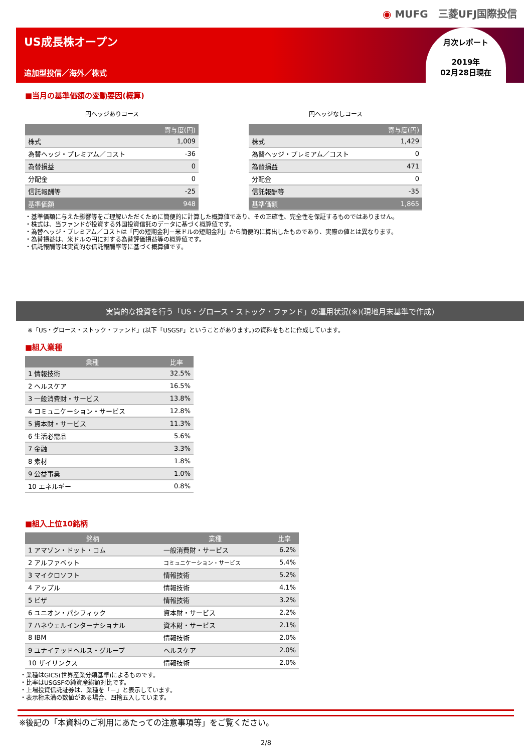◉ MUFG　三菱UFJ国際投信
US成長株オープン
追加型投信／海外／株式
月次レポート
2019年
02月28日現在
■当月の基準価額の変動要因(概算)
円ヘッジありコース
| | 寄与度(円) |
| --- | --- |
| 株式 | 1,009 |
| 為替ヘッジ・プレミアム／コスト | -36 |
| 為替損益 | 0 |
| 分配金 | 0 |
| 信託報酬等 | -25 |
| 基準価額 | 948 |
円ヘッジなしコース
| | 寄与度(円) |
| --- | --- |
| 株式 | 1,429 |
| 為替ヘッジ・プレミアム／コスト | 0 |
| 為替損益 | 471 |
| 分配金 | 0 |
| 信託報酬等 | -35 |
| 基準価額 | 1,865 |
・基準価額に与えた影響等をご理解いただくために簡便的に計算した概算値であり、その正確性、完全性を保証するものではありません。
・株式は、当ファンドが投資する外国投資信託のデータに基づく概算値です。
・為替ヘッジ・プレミアム／コストは「円の短期金利－米ドルの短期金利」から簡便的に算出したものであり、実際の値とは異なります。
・為替損益は、米ドルの円に対する為替評価損益等の概算値です。
・信託報酬等は実質的な信託報酬率等に基づく概算値です。
実質的な投資を行う「US・グロース・ストック・ファンド」の運用状況(※)(現地月末基準で作成)
※「US・グロース・ストック・ファンド」(以下「USGSF」ということがあります。)の資料をもとに作成しています。
■組入業種
| 業種 | 比率 |
| --- | --- |
| 1 情報技術 | 32.5% |
| 2 ヘルスケア | 16.5% |
| 3 一般消費財・サービス | 13.8% |
| 4 コミュニケーション・サービス | 12.8% |
| 5 資本財・サービス | 11.3% |
| 6 生活必需品 | 5.6% |
| 7 金融 | 3.3% |
| 8 素材 | 1.8% |
| 9 公益事業 | 1.0% |
| 10 エネルギー | 0.8% |
■組入上位10銘柄
| 銘柄 | 業種 | 比率 |
| --- | --- | --- |
| 1 アマゾン・ドット・コム | 一般消費財・サービス | 6.2% |
| 2 アルファベット | コミュニケーション・サービス | 5.4% |
| 3 マイクロソフト | 情報技術 | 5.2% |
| 4 アップル | 情報技術 | 4.1% |
| 5 ビザ | 情報技術 | 3.2% |
| 6 ユニオン・パシフィック | 資本財・サービス | 2.2% |
| 7 ハネウェルインターナショナル | 資本財・サービス | 2.1% |
| 8 IBM | 情報技術 | 2.0% |
| 9 ユナイテッドヘルス・グループ | ヘルスケア | 2.0% |
| 10 ザイリンクス | 情報技術 | 2.0% |
・業種はGICS(世界産業分類基準)によるものです。
・比率はUSGSFの純資産総額対比です。
・上場投資信託証券は、業種を「－」と表示しています。
・表示桁未満の数値がある場合、四捨五入しています。
※後記の「本資料のご利用にあたっての注意事項等」をご覧ください。
2/8